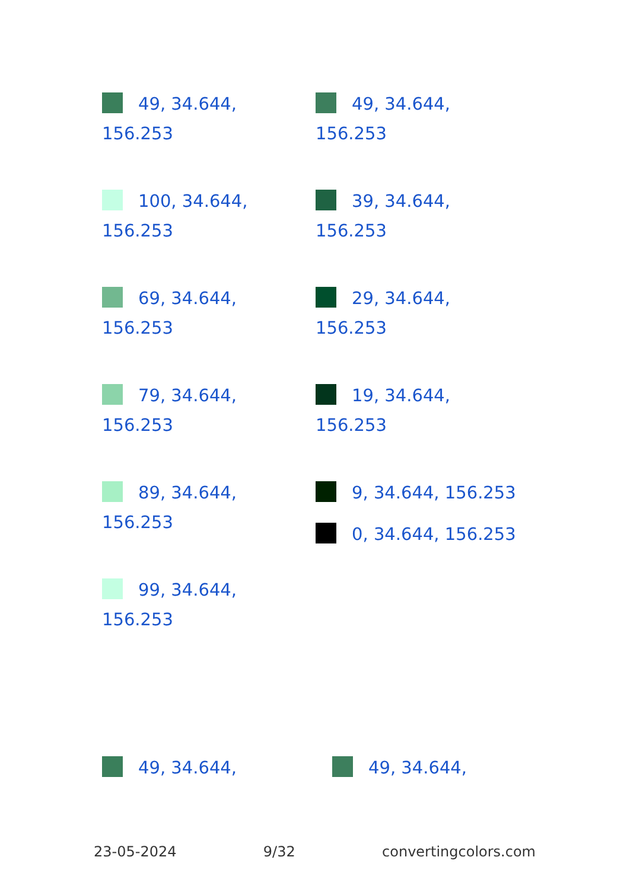49, 34.644, 156.253
100, 34.644, 156.253
69, 34.644, 156.253
79, 34.644, 156.253
89, 34.644, 156.253
99, 34.644, 156.253
49, 34.644, 156.253
39, 34.644, 156.253
29, 34.644, 156.253
19, 34.644, 156.253
9, 34.644, 156.253
0, 34.644, 156.253
49, 34.644, 49, 34.644,
23-05-2024 9/32 convertingcolors.com